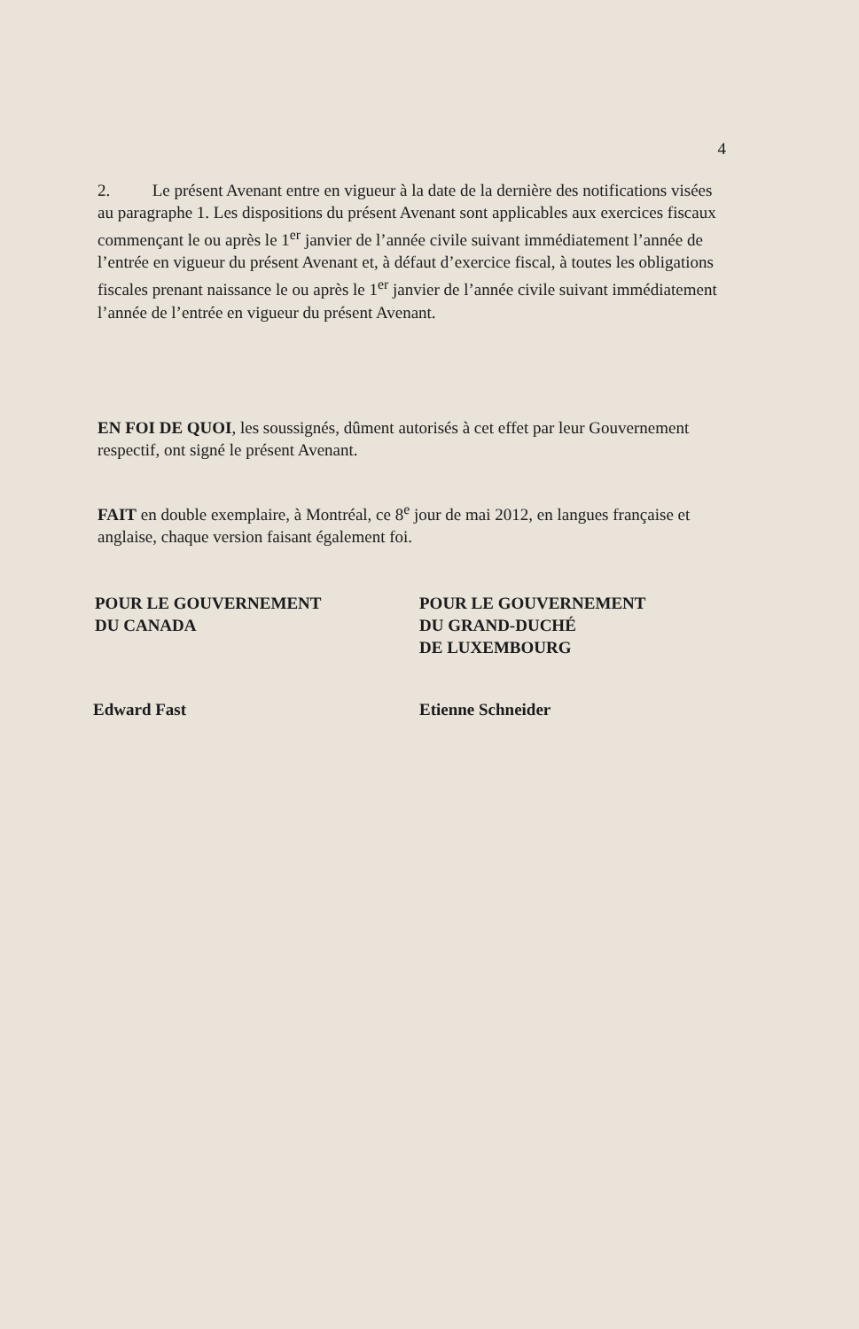4
2. Le présent Avenant entre en vigueur à la date de la dernière des notifications visées au paragraphe 1. Les dispositions du présent Avenant sont applicables aux exercices fiscaux commençant le ou après le 1<sup>er</sup> janvier de l’année civile suivant immédiatement l’année de l’entrée en vigueur du présent Avenant et, à défaut d’exercice fiscal, à toutes les obligations fiscales prenant naissance le ou après le 1<sup>er</sup> janvier de l’année civile suivant immédiatement l’année de l’entrée en vigueur du présent Avenant.
EN FOI DE QUOI, les soussignés, dûment autorisés à cet effet par leur Gouvernement respectif, ont signé le présent Avenant.
FAIT en double exemplaire, à Montréal, ce 8<sup>e</sup> jour de mai 2012, en langues française et anglaise, chaque version faisant également foi.
POUR LE GOUVERNEMENT
DU CANADA
POUR LE GOUVERNEMENT
DU GRAND-DUCHÉ
DE LUXEMBOURG
Edward Fast Etienne Schneider